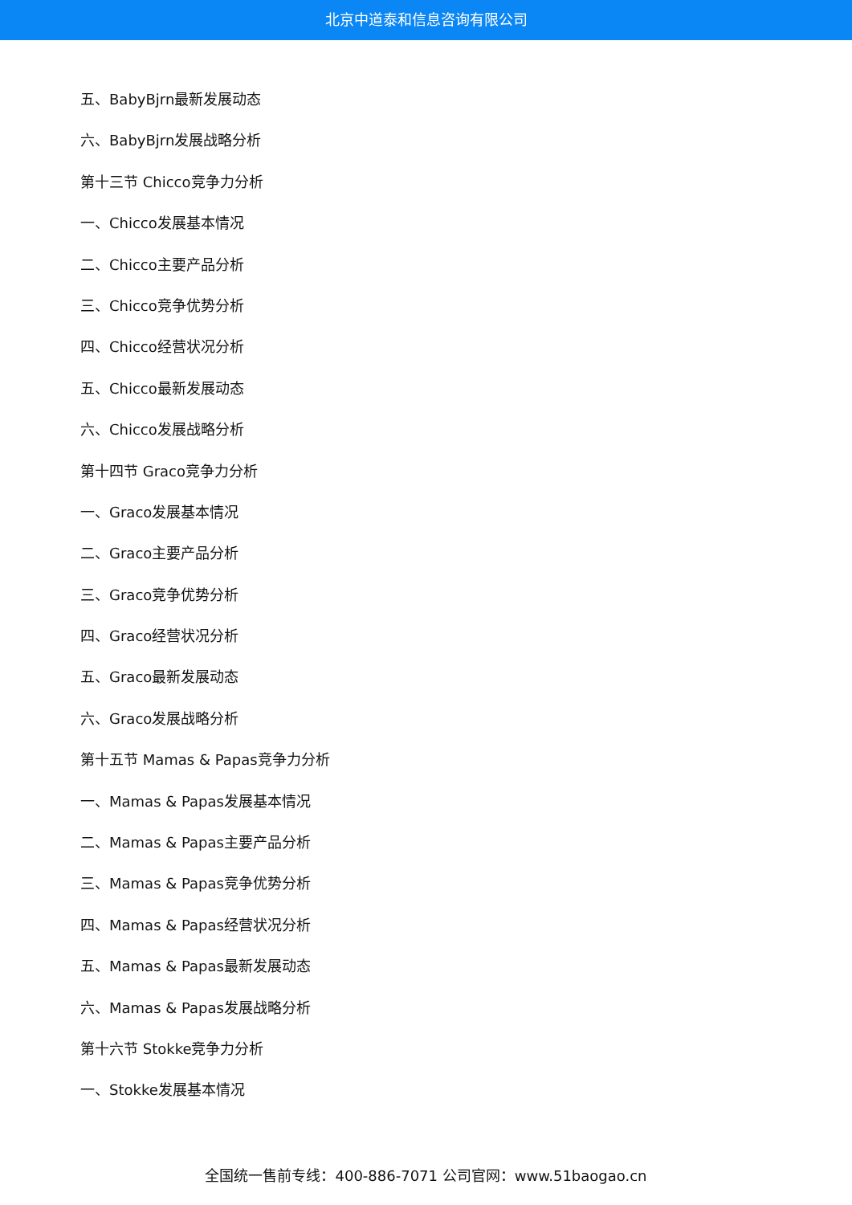北京中道泰和信息咨询有限公司
五、BabyBjrn最新发展动态
六、BabyBjrn发展战略分析
第十三节 Chicco竞争力分析
一、Chicco发展基本情况
二、Chicco主要产品分析
三、Chicco竞争优势分析
四、Chicco经营状况分析
五、Chicco最新发展动态
六、Chicco发展战略分析
第十四节 Graco竞争力分析
一、Graco发展基本情况
二、Graco主要产品分析
三、Graco竞争优势分析
四、Graco经营状况分析
五、Graco最新发展动态
六、Graco发展战略分析
第十五节 Mamas & Papas竞争力分析
一、Mamas & Papas发展基本情况
二、Mamas & Papas主要产品分析
三、Mamas & Papas竞争优势分析
四、Mamas & Papas经营状况分析
五、Mamas & Papas最新发展动态
六、Mamas & Papas发展战略分析
第十六节 Stokke竞争力分析
一、Stokke发展基本情况
全国统一售前专线：400-886-7071 公司官网：www.51baogao.cn